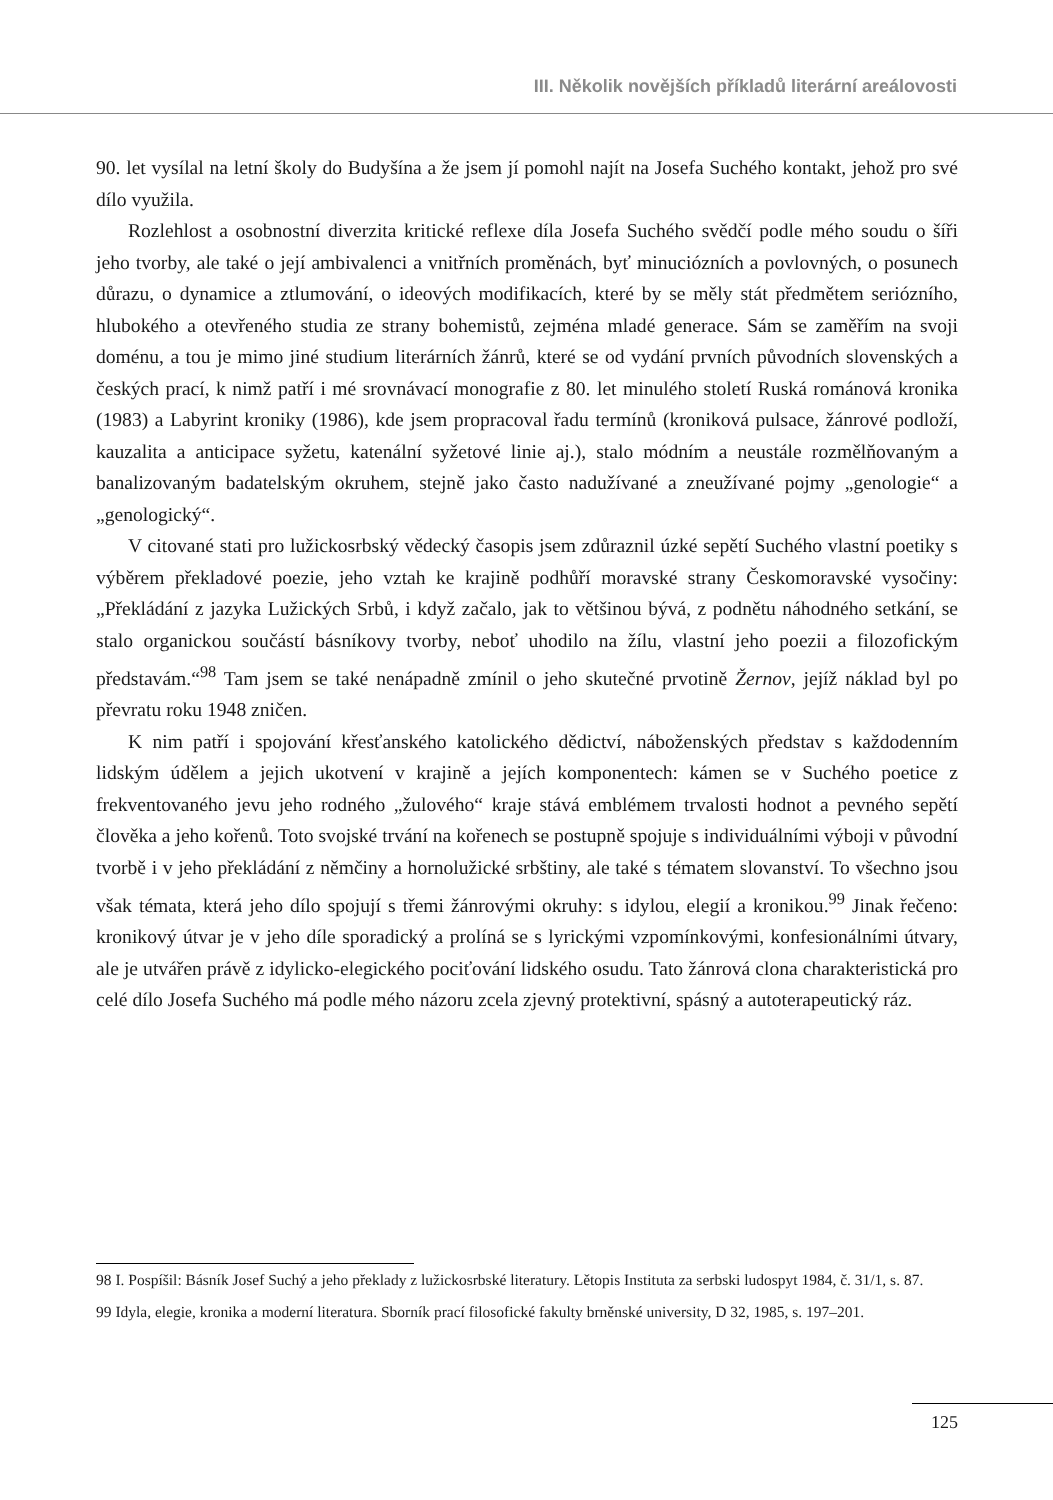III. Několik novějších příkladů literární areálovosti
90. let vysílal na letní školy do Budyšína a že jsem jí pomohl najít na Josefa Suchého kontakt, jehož pro své dílo využila.
Rozlehlost a osobnostní diverzita kritické reflexe díla Josefa Suchého svědčí podle mého soudu o šíři jeho tvorby, ale také o její ambivalenci a vnitřních proměnách, byť minuciózních a povlovných, o posunech důrazu, o dynamice a ztlumování, o ideových modifikacích, které by se měly stát předmětem seriózního, hlubokého a otevřeného studia ze strany bohemistů, zejména mladé generace. Sám se zaměřím na svoji doménu, a tou je mimo jiné studium literárních žánrů, které se od vydání prvních původních slovenských a českých prací, k nimž patří i mé srovnávací monografie z 80. let minulého století Ruská románová kronika (1983) a Labyrint kroniky (1986), kde jsem propracoval řadu termínů (kroniková pulsace, žánrové podloží, kauzalita a anticipace syžetu, katenální syžetové linie aj.), stalo módním a neustále rozmělňovaným a banalizovaným badatelským okruhem, stejně jako často nadužívané a zneužívané pojmy „genologie“ a „genologický“.
V citované stati pro lužickosrbský vědecký časopis jsem zdůraznil úzké sepětí Suchého vlastní poetiky s výběrem překladové poezie, jeho vztah ke krajině podhůří moravské strany Českomoravské vysočiny: „Překládání z jazyka Lužických Srbů, i když začalo, jak to většinou bývá, z podnětu náhodného setkání, se stalo organickou součástí básníkovy tvorby, neboť uhodilo na žílu, vlastní jeho poezii a filozofickým představám.“<sup>98</sup> Tam jsem se také nenápadně zmínil o jeho skutečné prvotině Žernov, jejíž náklad byl po převratu roku 1948 zničen.
K nim patří i spojování křesťanského katolického dědictví, náboženských představ s každodenním lidským údělem a jejich ukotvení v krajině a jejích komponentech: kámen se v Suchého poetice z frekventovaného jevu jeho rodného „žulového“ kraje stává emblémem trvalosti hodnot a pevného sepětí člověka a jeho kořenů. Toto svojské trvání na kořenech se postupně spojuje s individuálními výboji v původní tvorbě i v jeho překládání z němčiny a hornolužické srbštiny, ale také s tématem slovanství. To všechno jsou však témata, která jeho dílo spojují s třemi žánrovými okruhy: s idylou, elegií a kronikou.<sup>99</sup> Jinak řečeno: kronikový útvar je v jeho díle sporadický a prolíná se s lyrickými vzpomínkovými, konfesionálními útvary, ale je utvářen právě z idylicko-elegického pociťování lidského osudu. Tato žánrová clona charakteristická pro celé dílo Josefa Suchého má podle mého názoru zcela zjevný protektivní, spásný a autoterapeutický ráz.
98 I. Pospíšil: Básník Josef Suchý a jeho překlady z lužickosrbské literatury. Lětopis Instituta za serbski ludospyt 1984, č. 31/1, s. 87.
99 Idyla, elegie, kronika a moderní literatura. Sborník prací filosofické fakulty brněnské university, D 32, 1985, s. 197–201.
125